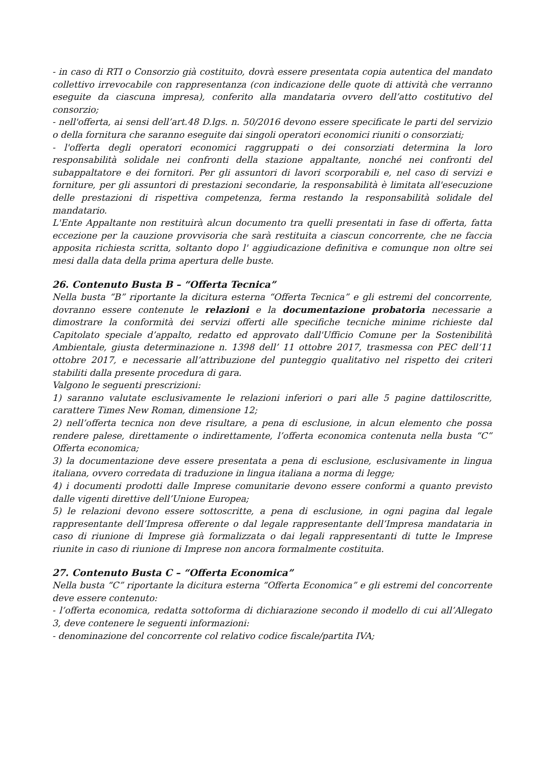- in caso di RTI o Consorzio già costituito, dovrà essere presentata copia autentica del mandato collettivo irrevocabile con rappresentanza (con indicazione delle quote di attività che verranno eseguite da ciascuna impresa), conferito alla mandataria ovvero dell’atto costitutivo del consorzio;
- nell'offerta, ai sensi dell’art.48 D.lgs. n. 50/2016 devono essere specificate le parti del servizio o della fornitura che saranno eseguite dai singoli operatori economici riuniti o consorziati;
- l'offerta degli operatori economici raggruppati o dei consorziati determina la loro responsabilità solidale nei confronti della stazione appaltante, nonché nei confronti del subappaltatore e dei fornitori. Per gli assuntori di lavori scorporabili e, nel caso di servizi e forniture, per gli assuntori di prestazioni secondarie, la responsabilità è limitata all'esecuzione delle prestazioni di rispettiva competenza, ferma restando la responsabilità solidale del mandatario.
L'Ente Appaltante non restituirà alcun documento tra quelli presentati in fase di offerta, fatta eccezione per la cauzione provvisoria che sarà restituita a ciascun concorrente, che ne faccia apposita richiesta scritta, soltanto dopo l' aggiudicazione definitiva e comunque non oltre sei mesi dalla data della prima apertura delle buste.
26. Contenuto Busta B – “Offerta Tecnica”
Nella busta “B” riportante la dicitura esterna “Offerta Tecnica” e gli estremi del concorrente, dovranno essere contenute le relazioni e la documentazione probatoria necessarie a dimostrare la conformità dei servizi offerti alle specifiche tecniche minime richieste dal Capitolato speciale d’appalto, redatto ed approvato dall'Ufficio Comune per la Sostenibilità Ambientale, giusta determinazione n. 1398 dell’ 11 ottobre 2017, trasmessa con PEC dell’11 ottobre 2017, e necessarie all’attribuzione del punteggio qualitativo nel rispetto dei criteri stabiliti dalla presente procedura di gara.
Valgono le seguenti prescrizioni:
1) saranno valutate esclusivamente le relazioni inferiori o pari alle 5 pagine dattiloscritte, carattere Times New Roman, dimensione 12;
2) nell’offerta tecnica non deve risultare, a pena di esclusione, in alcun elemento che possa rendere palese, direttamente o indirettamente, l’offerta economica contenuta nella busta “C” Offerta economica;
3) la documentazione deve essere presentata a pena di esclusione, esclusivamente in lingua italiana, ovvero corredata di traduzione in lingua italiana a norma di legge;
4) i documenti prodotti dalle Imprese comunitarie devono essere conformi a quanto previsto dalle vigenti direttive dell’Unione Europea;
5) le relazioni devono essere sottoscritte, a pena di esclusione, in ogni pagina dal legale rappresentante dell’Impresa offerente o dal legale rappresentante dell’Impresa mandataria in caso di riunione di Imprese già formalizzata o dai legali rappresentanti di tutte le Imprese riunite in caso di riunione di Imprese non ancora formalmente costituita.
27. Contenuto Busta C – “Offerta Economica”
Nella busta “C” riportante la dicitura esterna “Offerta Economica” e gli estremi del concorrente deve essere contenuto:
- l’offerta economica, redatta sottoforma di dichiarazione secondo il modello di cui all’Allegato 3, deve contenere le seguenti informazioni:
- denominazione del concorrente col relativo codice fiscale/partita IVA;